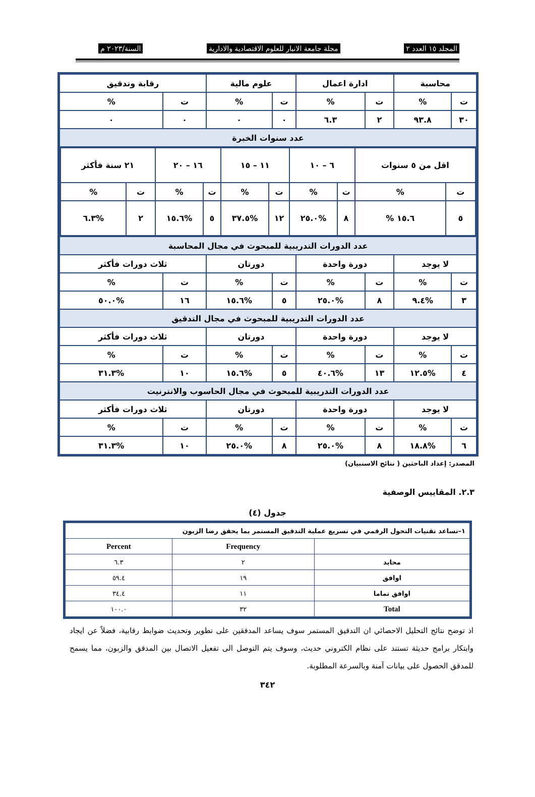المجلد ١٥ العدد ٢ مجلة جامعة الانبار للعلوم الاقتصادية والادارية السنة/٢٠٢٣ م
| محاسبة | | ادارة اعمال | | علوم مالية | | رقابة وتدقيق | |
| ت | % | ت | % | ت | % | ت | % |
| ٣٠ | ٩٣.٨ | ٢ | ٦.٣ | ٠ | ٠ | ٠ | ٠ |
| عدد سنوات الخبرة | | | | | | | |
| / اقل من ٥ سنوات / / ٦ – ١٠ / / ١١ – ١٥ / / ١٦ – ٢٠ / / ٢١ سنة فأكثر / / / ت / % / ت / % / ت / % / ت / % / ت / % / / ٥ / ١٥.٦ % / ٨ / %٢٥.٠ / ١٢ / %٣٧.٥ / ٥ / %١٥.٦ / ٢ / %٦.٣ / | | | | | | | |
| عدد الدورات التدريبية للمبحوث في مجال المحاسبة | | | | | | | |
| لا يوجد | | دورة واحدة | | دورتان | | ثلاث دورات فأكثر | |
| ت | % | ت | % | ت | % | ت | % |
| ٣ | %٩.٤ | ٨ | %٢٥.٠ | ٥ | %١٥.٦ | ١٦ | %٥٠.٠ |
| عدد الدورات التدريبية للمبحوث في مجال التدقيق | | | | | | | |
| لا يوجد | | دورة واحدة | | دورتان | | ثلاث دورات فأكثر | |
| ت | % | ت | % | ت | % | ت | % |
| ٤ | %١٢.٥ | ١٣ | %٤٠.٦ | ٥ | %١٥.٦ | ١٠ | %٣١.٣ |
| عدد الدورات التدريبية للمبحوث في مجال الحاسوب والانترنيت | | | | | | | |
| لا يوجد | | دورة واحدة | | دورتان | | ثلاث دورات فأكثر | |
| ت | % | ت | % | ت | % | ت | % |
| ٦ | %١٨.٨ | ٨ | %٢٥.٠ | ٨ | %٢٥.٠ | ١٠ | %٣١.٣ |
المصدر: إعداد الباحثين ( نتائج الاستبيان)
٢.٣. المقاييس الوصفية
جدول (٤)
| ١–تساعد تقنيات التحول الرقمي في تسريع عملية التدقيق المستمر بما يحقق رضا الزبون | | |
| | Frequency | Percent |
| محايد | ٢ | ٦.٣ |
| اوافق | ١٩ | ٥٩.٤ |
| اوافق تماما | ١١ | ٣٤.٤ |
| Total | ٣٢ | ١٠٠.٠ |
اذ توضح نتائج التحليل الاحصائي ان التدقيق المستمر سوف يساعد المدققين على تطوير وتحديث ضوابط رقابية، فضلاً عن ايجاد وابتكار برامج حديثة تستند على نظام الكتروني حديث، وسوف يتم التوصل الى تفعيل الاتصال بين المدقق والزبون، مما يسمح للمدقق الحصول على بيانات آمنة وبالسرعة المطلوبة.
٣٤٢